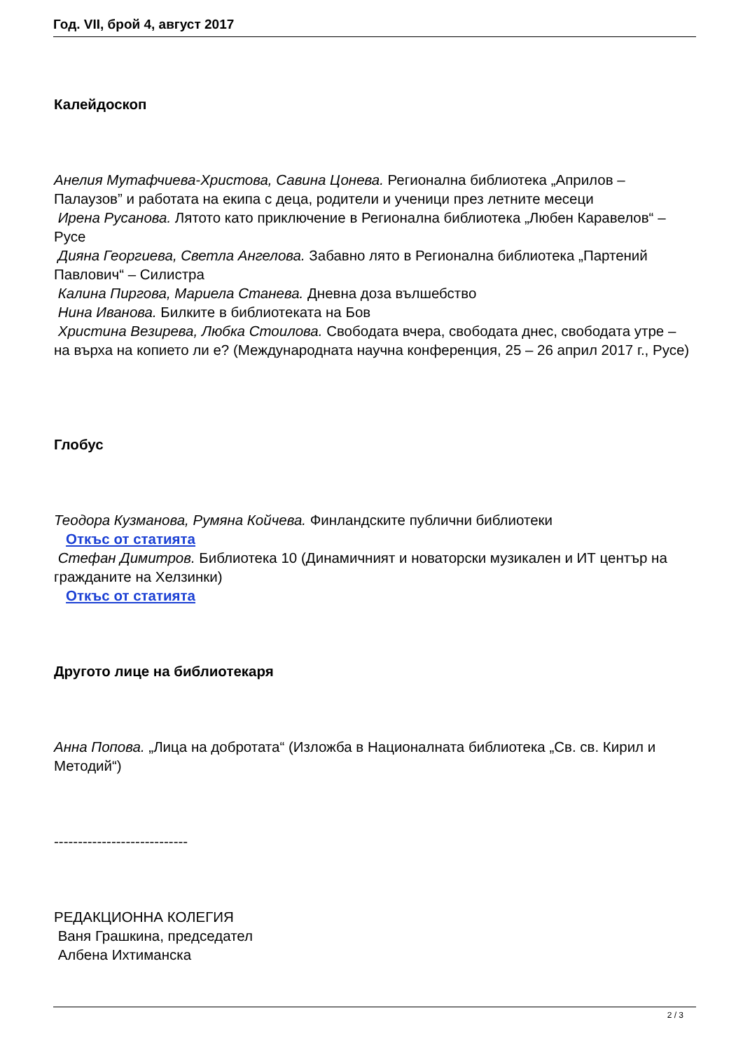Год. VII, брой 4, август 2017
Калейдоскоп
Анелия Мутафчиева-Христова, Савина Цонева. Регионална библиотека „Априлов – Палаузов” и работата на екипа с деца, родители и ученици през летните месеци
Ирена Русанова. Лятото като приключение в Регионална библиотека „Любен Каравелов“ – Русе
Дияна Георгиева, Светла Ангелова. Забавно лято в Регионална библиотека „Партений Павлович“ – Силистра
Калина Пиргова, Мариела Станева. Дневна доза вълшебство
Нина Иванова. Билките в библиотеката на Бов
Христина Везирева, Любка Стоилова. Свободата вчера, свободата днес, свободата утре – на върха на копието ли е? (Международната научна конференция, 25 – 26 април 2017 г., Русе)
Глобус
Теодора Кузманова, Румяна Койчева. Финландските публични библиотеки
Откъс от статията
Стефан Димитров. Библиотека 10 (Динамичният и новаторски музикален и ИТ център на гражданите на Хелзинки)
Откъс от статията
Другото лице на библиотекаря
Анна Попова. „Лица на добротата“ (Изложба в Националната библиотека „Св. св. Кирил и Методий“)
----------------------------
РЕДАКЦИОННА КОЛЕГИЯ
Ваня Грашкина, председател
Албена Ихтиманска
2 / 3